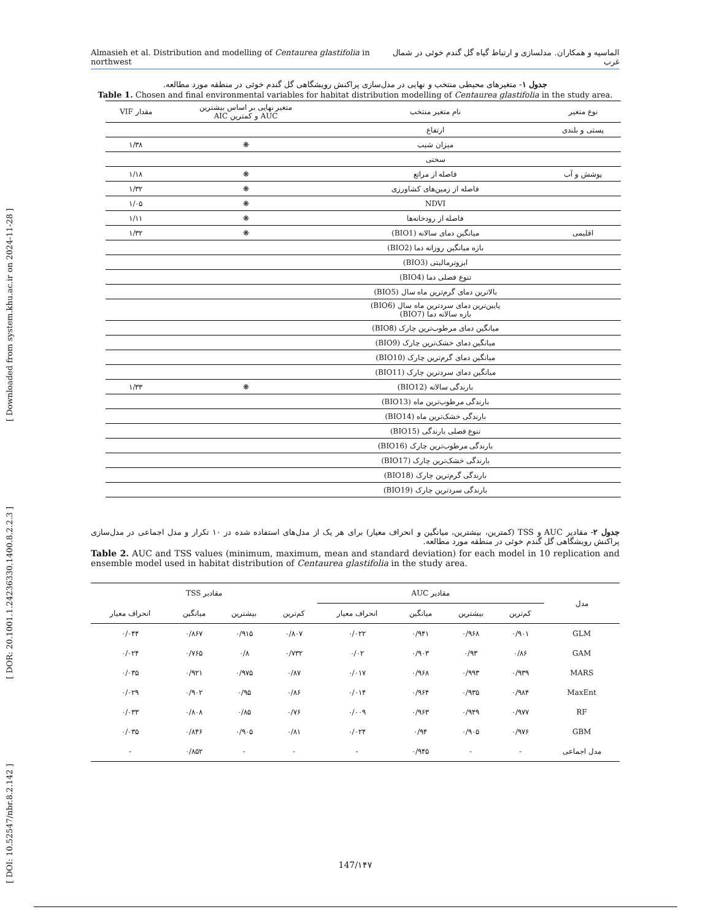Almasieh et al. Distribution and modelling of Centaurea glastifolia in northwest الماسیه و همکاران. مدلسازی و ارتباط گیاه گل گندم خوئی در شمال غرب
[ DOI: 10.52547/nbr.8.2.142 ] [ DOR: 20.1001.1.24236330.1400.8.2.2.3 ] [ Downloaded from system.khu.ac.ir on 2024-11-28 ]
جدول ۱- متغیرهای محیطی منتخب و نهایی در مدل‌سازی پراکنش رویشگاهی گل گندم خوئی در منطقه مورد مطالعه.
Table 1. Chosen and final environmental variables for habitat distribution modelling of Centaurea glastifolia in the study area.
| نوع متغیر | نام متغیر منتخب | متغیر نهایی بر اساس بیشترین AUC و کمترین AIC | مقدار VIF |
| --- | --- | --- | --- |
| پستی و بلندی | ارتفاع | | |
| | میزان شیب | ❋ | ۱/۳۸ |
| | سختی | | |
| پوشش و آب | فاصله از مراتع | ❋ | ۱/۱۸ |
| | فاصله از زمین‌های کشاورزی | ❋ | ۱/۳۲ |
| | NDVI | ❋ | ۱/۰۵ |
| | فاصله از رودخانه‌ها | ❋ | ۱/۱۱ |
| اقلیمی | میانگین دمای سالانه (BIO1) | ❋ | ۱/۳۲ |
| | بازه میانگین روزانه دما (BIO2) | | |
| | ایزوترمالیتی (BIO3) | | |
| | تنوع فصلی دما (BIO4) | | |
| | بالاترین دمای گرم‌ترین ماه سال (BIO5) | | |
| | پایین‌ترین دمای سردترین ماه سال (BIO6) بازه سالانه دما (BIO7) | | |
| | میانگین دمای مرطوب‌ترین چارک (BIO8) | | |
| | میانگین دمای خشک‌ترین چارک (BIO9) | | |
| | میانگین دمای گرم‌ترین چارک (BIO10) | | |
| | میانگین دمای سردترین چارک (BIO11) | | |
| | بارندگی سالانه (BIO12) | ❋ | ۱/۳۳ |
| | بارندگی مرطوب‌ترین ماه (BIO13) | | |
| | بارندگی خشک‌ترین ماه (BIO14) | | |
| | تنوع فصلی بارندگی (BIO15) | | |
| | بارندگی مرطوب‌ترین چارک (BIO16) | | |
| | بارندگی خشک‌ترین چارک (BIO17) | | |
| | بارندگی گرم‌ترین چارک (BIO18) | | |
| | بارندگی سردترین چارک (BIO19) | | |
جدول ۲- مقادیر AUC و TSS (کمترین، بیشترین، میانگین و انحراف معیار) برای هر یک از مدل‌های استفاده شده در ۱۰ تکرار و مدل اجماعی در مدل‌سازی پراکنش رویشگاهی گل گندم خوئی در منطقه مورد مطالعه.
Table 2. AUC and TSS values (minimum, maximum, mean and standard deviation) for each model in 10 replication and ensemble model used in habitat distribution of Centaurea glastifolia in the study area.
| مدل | مقادیر AUC | | | | مقادیر TSS | | | |
| --- | --- | --- | --- | --- | --- | --- | --- | --- |
| | کم‌ترین | بیشترین | میانگین | انحراف معیار | کم‌ترین | بیشترین | میانگین | انحراف معیار |
| GLM | ۰/۹۰۱ | ۰/۹۶۸ | ۰/۹۴۱ | ۰/۰۲۲ | ۰/۸۰۷ | ۰/۹۱۵ | ۰/۸۶۷ | ۰/۰۴۴ |
| GAM | ۰/۸۶ | ۰/۹۳ | ۰/۹۰۳ | ۰/۰۲ | ۰/۷۳۲ | ۰/۸ | ۰/۷۶۵ | ۰/۰۲۴ |
| MARS | ۰/۹۳۹ | ۰/۹۹۳ | ۰/۹۶۸ | ۰/۰۱۷ | ۰/۸۷ | ۰/۹۷۵ | ۰/۹۲۱ | ۰/۰۳۵ |
| MaxEnt | ۰/۹۸۴ | ۰/۹۳۵ | ۰/۹۶۴ | ۰/۰۱۴ | ۰/۸۶ | ۰/۹۵ | ۰/۹۰۲ | ۰/۰۲۹ |
| RF | ۰/۹۷۷ | ۰/۹۴۹ | ۰/۹۶۳ | ۰/۰۰۹ | ۰/۷۶ | ۰/۸۵ | ۰/۸۰۸ | ۰/۰۳۳ |
| GBM | ۰/۹۷۶ | ۰/۹۰۵ | ۰/۹۴ | ۰/۰۲۴ | ۰/۸۱ | ۰/۹۰۵ | ۰/۸۴۶ | ۰/۰۳۵ |
| مدل اجماعی | - | - | ۰/۹۴۵ | - | - | - | ۰/۸۵۲ | - |
147/۱۴۷